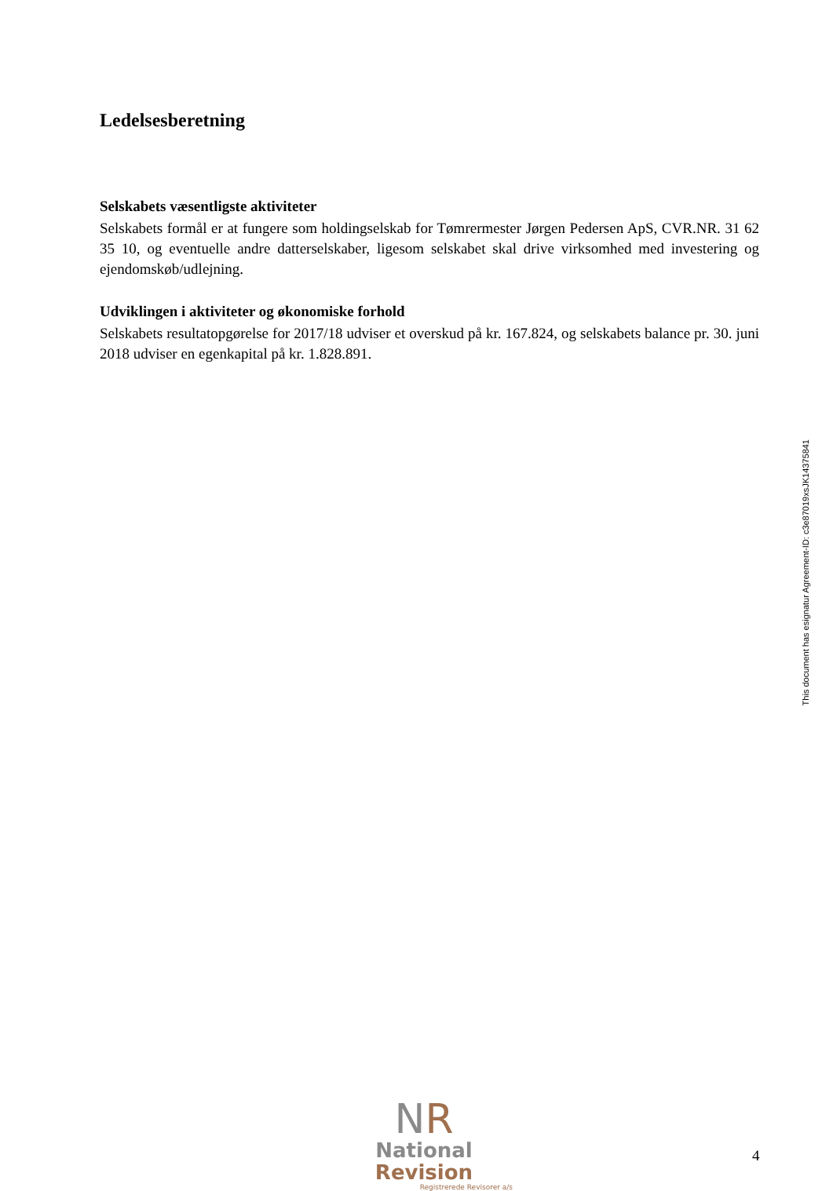Ledelsesberetning
Selskabets væsentligste aktiviteter
Selskabets formål er at fungere som holdingselskab for Tømrermester Jørgen Pedersen ApS, CVR.NR. 31 62 35 10, og eventuelle andre datterselskaber, ligesom selskabet skal drive virksomhed med investering og ejendomskøb/udlejning.
Udviklingen i aktiviteter og økonomiske forhold
Selskabets resultatopgørelse for 2017/18 udviser et overskud på kr. 167.824, og selskabets balance pr. 30. juni 2018 udviser en egenkapital på kr. 1.828.891.
This document has esignatur Agreement-ID: c3e87019xsJK14375841
NR
National Revision
Registrerede Revisorer a/s
4